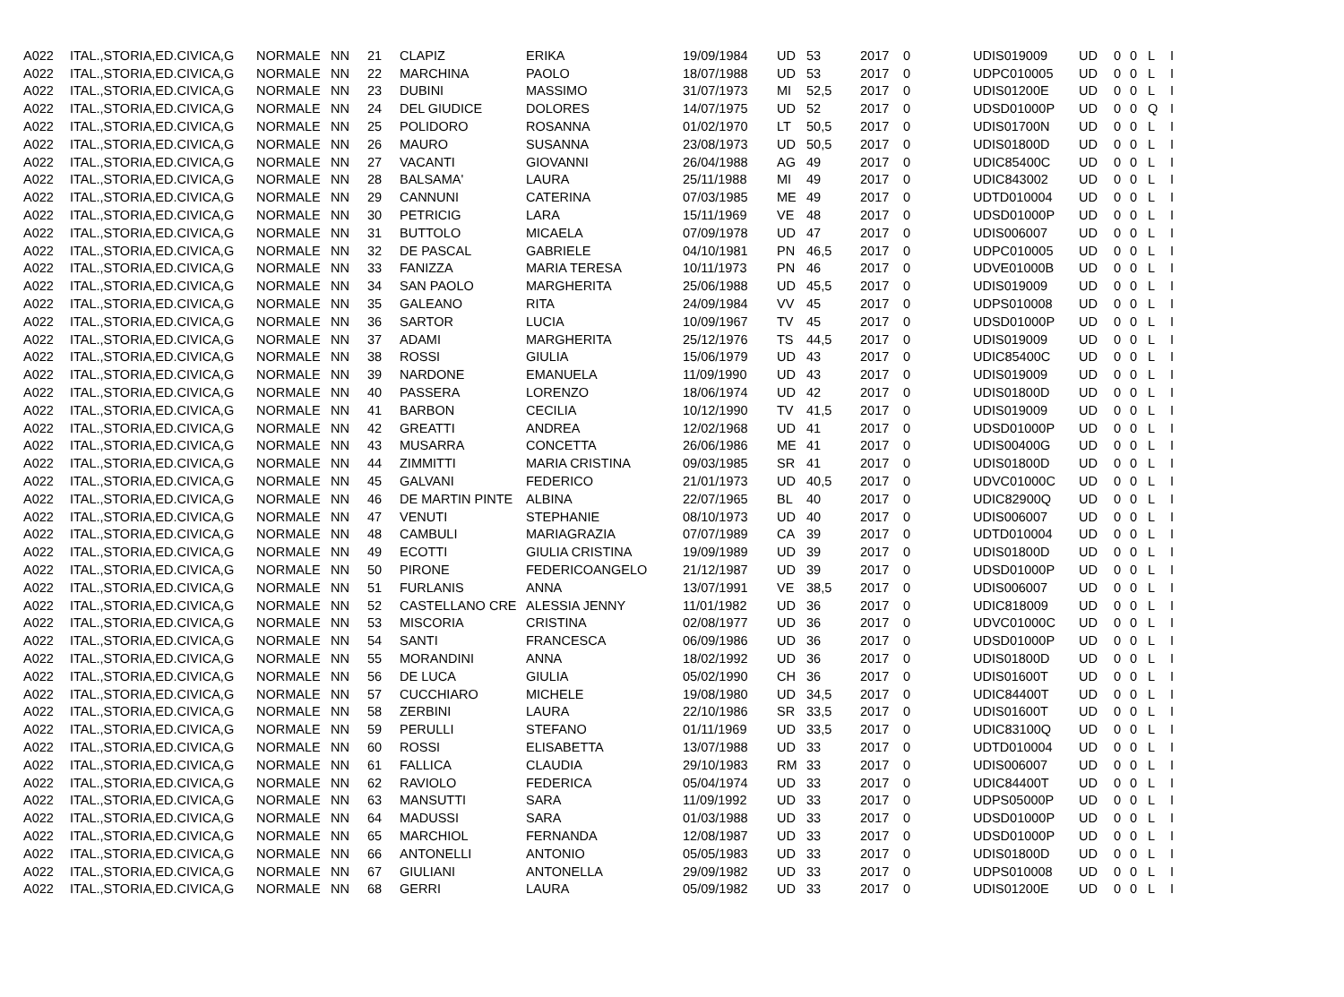| A022 | ITAL.,STORIA,ED.CIVICA,G | NORMALE | NN | 21 | CLAPIZ | ERIKA | 19/09/1984 | UD | 53 | 2017 | 0 | UDIS019009 | UD | 0 | 0 | L | I |
| A022 | ITAL.,STORIA,ED.CIVICA,G | NORMALE | NN | 22 | MARCHINA | PAOLO | 18/07/1988 | UD | 53 | 2017 | 0 | UDPC010005 | UD | 0 | 0 | L | I |
| A022 | ITAL.,STORIA,ED.CIVICA,G | NORMALE | NN | 23 | DUBINI | MASSIMO | 31/07/1973 | MI | 52,5 | 2017 | 0 | UDIS01200E | UD | 0 | 0 | L | I |
| A022 | ITAL.,STORIA,ED.CIVICA,G | NORMALE | NN | 24 | DEL GIUDICE | DOLORES | 14/07/1975 | UD | 52 | 2017 | 0 | UDSD01000P | UD | 0 | 0 | Q | I |
| A022 | ITAL.,STORIA,ED.CIVICA,G | NORMALE | NN | 25 | POLIDORO | ROSANNA | 01/02/1970 | LT | 50,5 | 2017 | 0 | UDIS01700N | UD | 0 | 0 | L | I |
| A022 | ITAL.,STORIA,ED.CIVICA,G | NORMALE | NN | 26 | MAURO | SUSANNA | 23/08/1973 | UD | 50,5 | 2017 | 0 | UDIS01800D | UD | 0 | 0 | L | I |
| A022 | ITAL.,STORIA,ED.CIVICA,G | NORMALE | NN | 27 | VACANTI | GIOVANNI | 26/04/1988 | AG | 49 | 2017 | 0 | UDIC85400C | UD | 0 | 0 | L | I |
| A022 | ITAL.,STORIA,ED.CIVICA,G | NORMALE | NN | 28 | BALSAMA' | LAURA | 25/11/1988 | MI | 49 | 2017 | 0 | UDIC843002 | UD | 0 | 0 | L | I |
| A022 | ITAL.,STORIA,ED.CIVICA,G | NORMALE | NN | 29 | CANNUNI | CATERINA | 07/03/1985 | ME | 49 | 2017 | 0 | UDTD010004 | UD | 0 | 0 | L | I |
| A022 | ITAL.,STORIA,ED.CIVICA,G | NORMALE | NN | 30 | PETRICIG | LARA | 15/11/1969 | VE | 48 | 2017 | 0 | UDSD01000P | UD | 0 | 0 | L | I |
| A022 | ITAL.,STORIA,ED.CIVICA,G | NORMALE | NN | 31 | BUTTOLO | MICAELA | 07/09/1978 | UD | 47 | 2017 | 0 | UDIS006007 | UD | 0 | 0 | L | I |
| A022 | ITAL.,STORIA,ED.CIVICA,G | NORMALE | NN | 32 | DE PASCAL | GABRIELE | 04/10/1981 | PN | 46,5 | 2017 | 0 | UDPC010005 | UD | 0 | 0 | L | I |
| A022 | ITAL.,STORIA,ED.CIVICA,G | NORMALE | NN | 33 | FANIZZA | MARIA TERESA | 10/11/1973 | PN | 46 | 2017 | 0 | UDVE01000B | UD | 0 | 0 | L | I |
| A022 | ITAL.,STORIA,ED.CIVICA,G | NORMALE | NN | 34 | SAN PAOLO | MARGHERITA | 25/06/1988 | UD | 45,5 | 2017 | 0 | UDIS019009 | UD | 0 | 0 | L | I |
| A022 | ITAL.,STORIA,ED.CIVICA,G | NORMALE | NN | 35 | GALEANO | RITA | 24/09/1984 | VV | 45 | 2017 | 0 | UDPS010008 | UD | 0 | 0 | L | I |
| A022 | ITAL.,STORIA,ED.CIVICA,G | NORMALE | NN | 36 | SARTOR | LUCIA | 10/09/1967 | TV | 45 | 2017 | 0 | UDSD01000P | UD | 0 | 0 | L | I |
| A022 | ITAL.,STORIA,ED.CIVICA,G | NORMALE | NN | 37 | ADAMI | MARGHERITA | 25/12/1976 | TS | 44,5 | 2017 | 0 | UDIS019009 | UD | 0 | 0 | L | I |
| A022 | ITAL.,STORIA,ED.CIVICA,G | NORMALE | NN | 38 | ROSSI | GIULIA | 15/06/1979 | UD | 43 | 2017 | 0 | UDIC85400C | UD | 0 | 0 | L | I |
| A022 | ITAL.,STORIA,ED.CIVICA,G | NORMALE | NN | 39 | NARDONE | EMANUELA | 11/09/1990 | UD | 43 | 2017 | 0 | UDIS019009 | UD | 0 | 0 | L | I |
| A022 | ITAL.,STORIA,ED.CIVICA,G | NORMALE | NN | 40 | PASSERA | LORENZO | 18/06/1974 | UD | 42 | 2017 | 0 | UDIS01800D | UD | 0 | 0 | L | I |
| A022 | ITAL.,STORIA,ED.CIVICA,G | NORMALE | NN | 41 | BARBON | CECILIA | 10/12/1990 | TV | 41,5 | 2017 | 0 | UDIS019009 | UD | 0 | 0 | L | I |
| A022 | ITAL.,STORIA,ED.CIVICA,G | NORMALE | NN | 42 | GREATTI | ANDREA | 12/02/1968 | UD | 41 | 2017 | 0 | UDSD01000P | UD | 0 | 0 | L | I |
| A022 | ITAL.,STORIA,ED.CIVICA,G | NORMALE | NN | 43 | MUSARRA | CONCETTA | 26/06/1986 | ME | 41 | 2017 | 0 | UDIS00400G | UD | 0 | 0 | L | I |
| A022 | ITAL.,STORIA,ED.CIVICA,G | NORMALE | NN | 44 | ZIMMITTI | MARIA CRISTINA | 09/03/1985 | SR | 41 | 2017 | 0 | UDIS01800D | UD | 0 | 0 | L | I |
| A022 | ITAL.,STORIA,ED.CIVICA,G | NORMALE | NN | 45 | GALVANI | FEDERICO | 21/01/1973 | UD | 40,5 | 2017 | 0 | UDVC01000C | UD | 0 | 0 | L | I |
| A022 | ITAL.,STORIA,ED.CIVICA,G | NORMALE | NN | 46 | DE MARTIN PINTE | ALBINA | 22/07/1965 | BL | 40 | 2017 | 0 | UDIC82900Q | UD | 0 | 0 | L | I |
| A022 | ITAL.,STORIA,ED.CIVICA,G | NORMALE | NN | 47 | VENUTI | STEPHANIE | 08/10/1973 | UD | 40 | 2017 | 0 | UDIS006007 | UD | 0 | 0 | L | I |
| A022 | ITAL.,STORIA,ED.CIVICA,G | NORMALE | NN | 48 | CAMBULI | MARIAGRAZIA | 07/07/1989 | CA | 39 | 2017 | 0 | UDTD010004 | UD | 0 | 0 | L | I |
| A022 | ITAL.,STORIA,ED.CIVICA,G | NORMALE | NN | 49 | ECOTTI | GIULIA CRISTINA | 19/09/1989 | UD | 39 | 2017 | 0 | UDIS01800D | UD | 0 | 0 | L | I |
| A022 | ITAL.,STORIA,ED.CIVICA,G | NORMALE | NN | 50 | PIRONE | FEDERICOANGELO | 21/12/1987 | UD | 39 | 2017 | 0 | UDSD01000P | UD | 0 | 0 | L | I |
| A022 | ITAL.,STORIA,ED.CIVICA,G | NORMALE | NN | 51 | FURLANIS | ANNA | 13/07/1991 | VE | 38,5 | 2017 | 0 | UDIS006007 | UD | 0 | 0 | L | I |
| A022 | ITAL.,STORIA,ED.CIVICA,G | NORMALE | NN | 52 | CASTELLANO CRE | ALESSIA JENNY | 11/01/1982 | UD | 36 | 2017 | 0 | UDIC818009 | UD | 0 | 0 | L | I |
| A022 | ITAL.,STORIA,ED.CIVICA,G | NORMALE | NN | 53 | MISCORIA | CRISTINA | 02/08/1977 | UD | 36 | 2017 | 0 | UDVC01000C | UD | 0 | 0 | L | I |
| A022 | ITAL.,STORIA,ED.CIVICA,G | NORMALE | NN | 54 | SANTI | FRANCESCA | 06/09/1986 | UD | 36 | 2017 | 0 | UDSD01000P | UD | 0 | 0 | L | I |
| A022 | ITAL.,STORIA,ED.CIVICA,G | NORMALE | NN | 55 | MORANDINI | ANNA | 18/02/1992 | UD | 36 | 2017 | 0 | UDIS01800D | UD | 0 | 0 | L | I |
| A022 | ITAL.,STORIA,ED.CIVICA,G | NORMALE | NN | 56 | DE LUCA | GIULIA | 05/02/1990 | CH | 36 | 2017 | 0 | UDIS01600T | UD | 0 | 0 | L | I |
| A022 | ITAL.,STORIA,ED.CIVICA,G | NORMALE | NN | 57 | CUCCHIARO | MICHELE | 19/08/1980 | UD | 34,5 | 2017 | 0 | UDIC84400T | UD | 0 | 0 | L | I |
| A022 | ITAL.,STORIA,ED.CIVICA,G | NORMALE | NN | 58 | ZERBINI | LAURA | 22/10/1986 | SR | 33,5 | 2017 | 0 | UDIS01600T | UD | 0 | 0 | L | I |
| A022 | ITAL.,STORIA,ED.CIVICA,G | NORMALE | NN | 59 | PERULLI | STEFANO | 01/11/1969 | UD | 33,5 | 2017 | 0 | UDIC83100Q | UD | 0 | 0 | L | I |
| A022 | ITAL.,STORIA,ED.CIVICA,G | NORMALE | NN | 60 | ROSSI | ELISABETTA | 13/07/1988 | UD | 33 | 2017 | 0 | UDTD010004 | UD | 0 | 0 | L | I |
| A022 | ITAL.,STORIA,ED.CIVICA,G | NORMALE | NN | 61 | FALLICA | CLAUDIA | 29/10/1983 | RM | 33 | 2017 | 0 | UDIS006007 | UD | 0 | 0 | L | I |
| A022 | ITAL.,STORIA,ED.CIVICA,G | NORMALE | NN | 62 | RAVIOLO | FEDERICA | 05/04/1974 | UD | 33 | 2017 | 0 | UDIC84400T | UD | 0 | 0 | L | I |
| A022 | ITAL.,STORIA,ED.CIVICA,G | NORMALE | NN | 63 | MANSUTTI | SARA | 11/09/1992 | UD | 33 | 2017 | 0 | UDPS05000P | UD | 0 | 0 | L | I |
| A022 | ITAL.,STORIA,ED.CIVICA,G | NORMALE | NN | 64 | MADUSSI | SARA | 01/03/1988 | UD | 33 | 2017 | 0 | UDSD01000P | UD | 0 | 0 | L | I |
| A022 | ITAL.,STORIA,ED.CIVICA,G | NORMALE | NN | 65 | MARCHIOL | FERNANDA | 12/08/1987 | UD | 33 | 2017 | 0 | UDSD01000P | UD | 0 | 0 | L | I |
| A022 | ITAL.,STORIA,ED.CIVICA,G | NORMALE | NN | 66 | ANTONELLI | ANTONIO | 05/05/1983 | UD | 33 | 2017 | 0 | UDIS01800D | UD | 0 | 0 | L | I |
| A022 | ITAL.,STORIA,ED.CIVICA,G | NORMALE | NN | 67 | GIULIANI | ANTONELLA | 29/09/1982 | UD | 33 | 2017 | 0 | UDPS010008 | UD | 0 | 0 | L | I |
| A022 | ITAL.,STORIA,ED.CIVICA,G | NORMALE | NN | 68 | GERRI | LAURA | 05/09/1982 | UD | 33 | 2017 | 0 | UDIS01200E | UD | 0 | 0 | L | I |